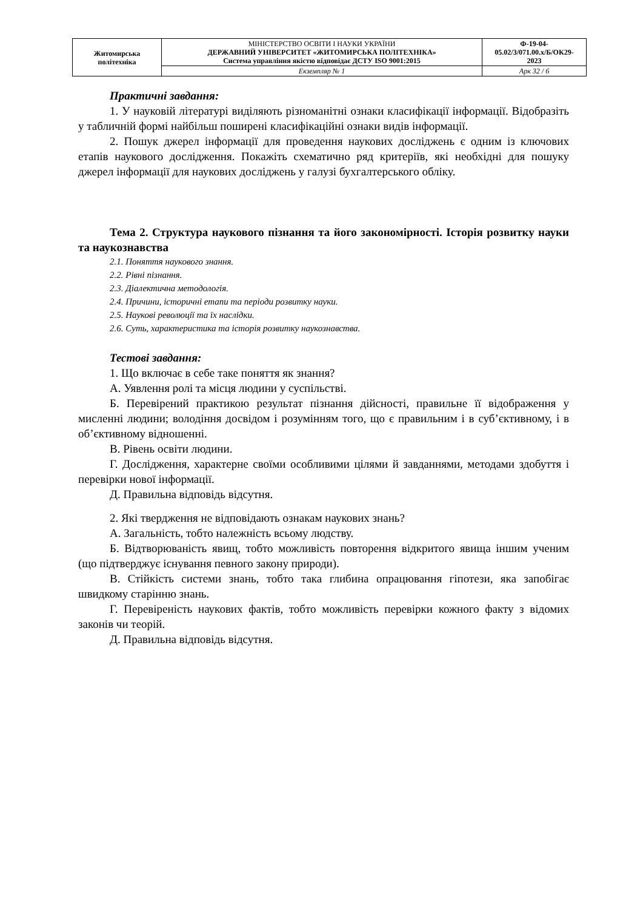| Житомирська політехніка | МІНІСТЕРСТВО ОСВІТИ І НАУКИ УКРАЇНИ ДЕРЖАВНИЙ УНІВЕРСИТЕТ «ЖИТОМИРСЬКА ПОЛІТЕХНІКА» Система управління якістю відповідає ДСТУ ISO 9001:2015 | Ф-19-04- 05.02/3/071.00.х/Б/ОК29- 2023 |
| | Екземпляр № 1 | Арк 32 / 6 |
Практичні завдання:
1. У науковій літературі виділяють різноманітні ознаки класифікації інформації. Відобразіть у табличній формі найбільш поширені класифікаційні ознаки видів інформації.
2. Пошук джерел інформації для проведення наукових досліджень є одним із ключових етапів наукового дослідження. Покажіть схематично ряд критеріїв, які необхідні для пошуку джерел інформації для наукових досліджень у галузі бухгалтерського обліку.
Тема 2. Структура наукового пізнання та його закономірності. Історія розвитку науки та наукознавства
2.1. Поняття наукового знання.
2.2. Рівні пізнання.
2.3. Діалектична методологія.
2.4. Причини, історичні етапи та періоди розвитку науки.
2.5. Наукові революції та їх наслідки.
2.6. Суть, характеристика та історія розвитку наукознавства.
Тестові завдання:
1. Що включає в себе таке поняття як знання?
А. Уявлення ролі та місця людини у суспільстві.
Б. Перевірений практикою результат пізнання дійсності, правильне її відображення у мисленні людини; володіння досвідом і розумінням того, що є правильним і в суб’єктивному, і в об’єктивному відношенні.
В. Рівень освіти людини.
Г. Дослідження, характерне своїми особливими цілями й завданнями, методами здобуття і перевірки нової інформації.
Д. Правильна відповідь відсутня.
2. Які твердження не відповідають ознакам наукових знань?
А. Загальність, тобто належність всьому людству.
Б. Відтворюваність явищ, тобто можливість повторення відкритого явища іншим ученим (що підтверджує існування певного закону природи).
В. Стійкість системи знань, тобто така глибина опрацювання гіпотези, яка запобігає швидкому старінню знань.
Г. Перевіреність наукових фактів, тобто можливість перевірки кожного факту з відомих законів чи теорій.
Д. Правильна відповідь відсутня.